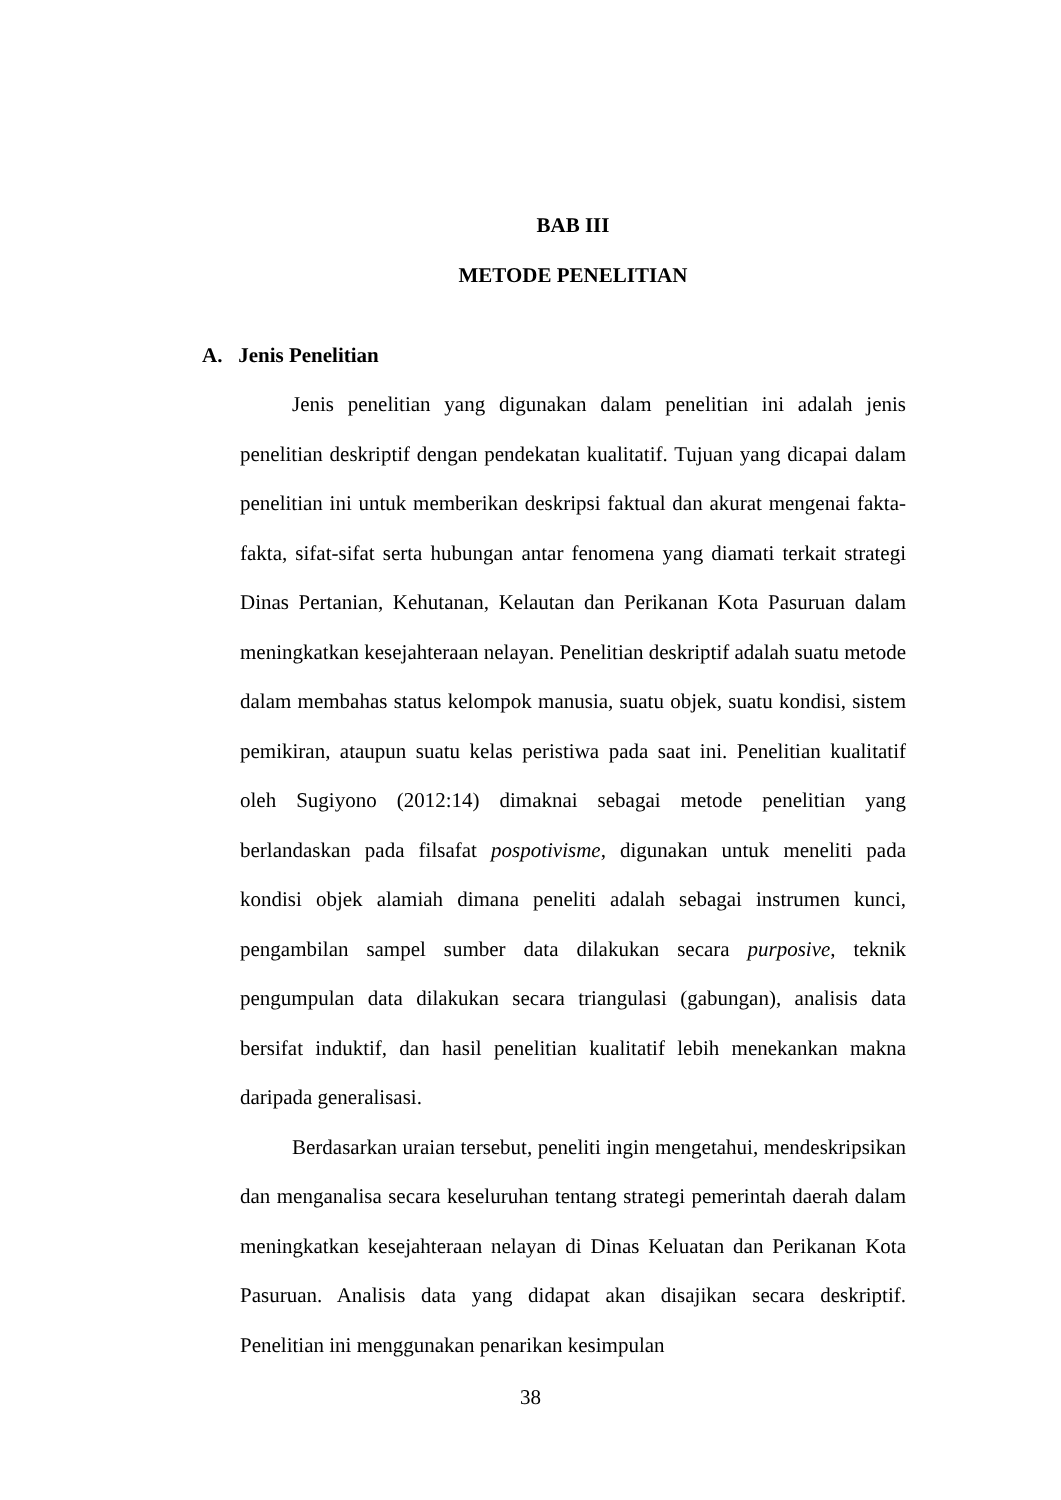BAB III
METODE PENELITIAN
A. Jenis Penelitian
Jenis penelitian yang digunakan dalam penelitian ini adalah jenis penelitian deskriptif dengan pendekatan kualitatif. Tujuan yang dicapai dalam penelitian ini untuk memberikan deskripsi faktual dan akurat mengenai fakta-fakta, sifat-sifat serta hubungan antar fenomena yang diamati terkait strategi Dinas Pertanian, Kehutanan, Kelautan dan Perikanan Kota Pasuruan dalam meningkatkan kesejahteraan nelayan. Penelitian deskriptif adalah suatu metode dalam membahas status kelompok manusia, suatu objek, suatu kondisi, sistem pemikiran, ataupun suatu kelas peristiwa pada saat ini. Penelitian kualitatif oleh Sugiyono (2012:14) dimaknai sebagai metode penelitian yang berlandaskan pada filsafat pospotivisme, digunakan untuk meneliti pada kondisi objek alamiah dimana peneliti adalah sebagai instrumen kunci, pengambilan sampel sumber data dilakukan secara purposive, teknik pengumpulan data dilakukan secara triangulasi (gabungan), analisis data bersifat induktif, dan hasil penelitian kualitatif lebih menekankan makna daripada generalisasi.
Berdasarkan uraian tersebut, peneliti ingin mengetahui, mendeskripsikan dan menganalisa secara keseluruhan tentang strategi pemerintah daerah dalam meningkatkan kesejahteraan nelayan di Dinas Keluatan dan Perikanan Kota Pasuruan. Analisis data yang didapat akan disajikan secara deskriptif. Penelitian ini menggunakan penarikan kesimpulan
38